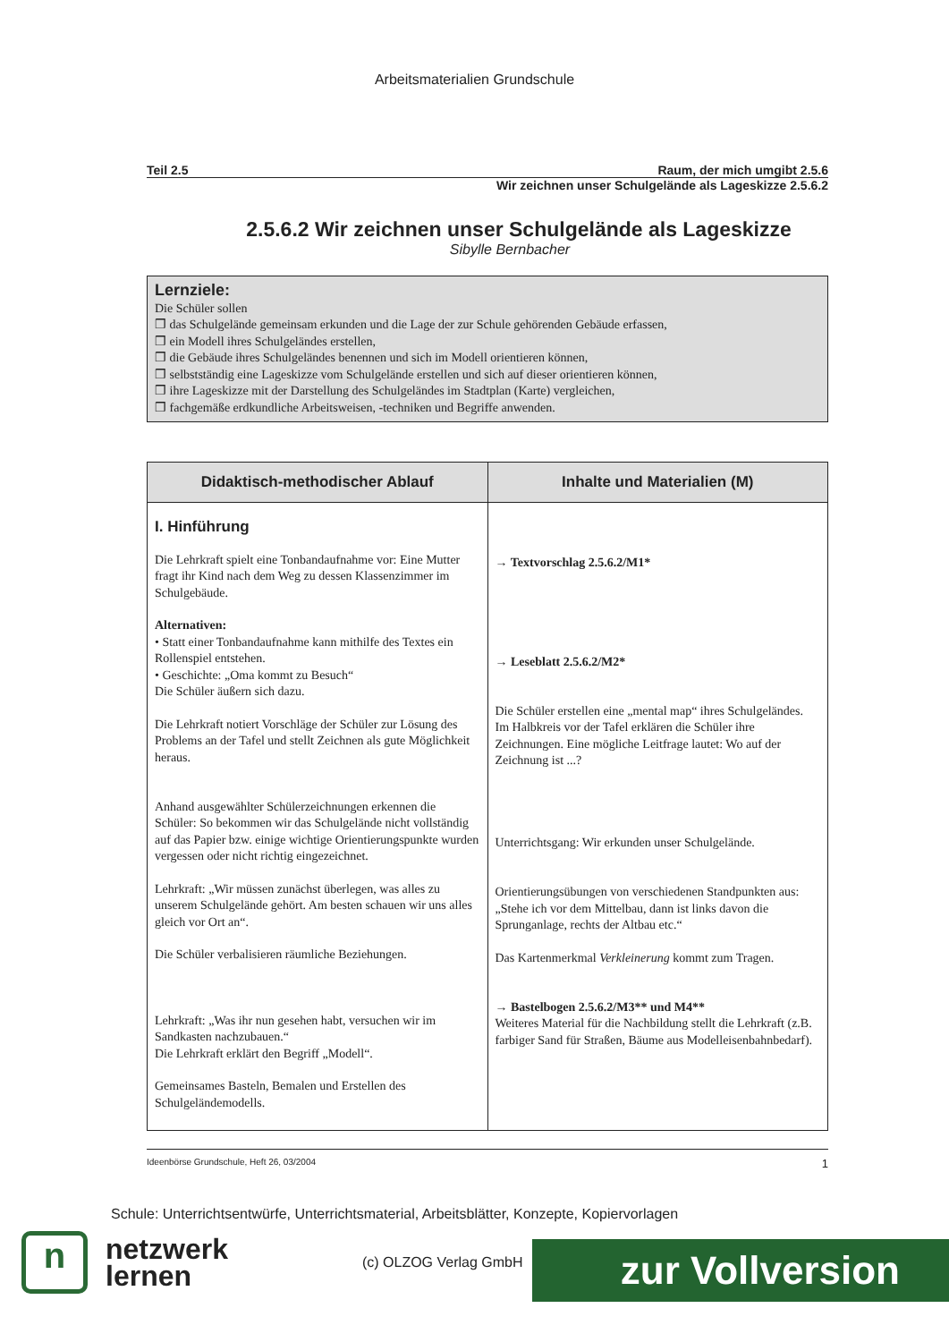Arbeitsmaterialien Grundschule
Teil 2.5 Raum, der mich umgibt 2.5.6
Wir zeichnen unser Schulgelände als Lageskizze 2.5.6.2
2.5.6.2 Wir zeichnen unser Schulgelände als Lageskizze
Sibylle Bernbacher
Lernziele:
Die Schüler sollen
❒ das Schulgelände gemeinsam erkunden und die Lage der zur Schule gehörenden Gebäude erfassen,
❒ ein Modell ihres Schulgeländes erstellen,
❒ die Gebäude ihres Schulgeländes benennen und sich im Modell orientieren können,
❒ selbstständig eine Lageskizze vom Schulgelände erstellen und sich auf dieser orientieren können,
❒ ihre Lageskizze mit der Darstellung des Schulgeländes im Stadtplan (Karte) vergleichen,
❒ fachgemäße erdkundliche Arbeitsweisen, -techniken und Begriffe anwenden.
| Didaktisch-methodischer Ablauf | Inhalte und Materialien (M) |
| --- | --- |
| I. Hinführung Die Lehrkraft spielt eine Tonbandaufnahme vor: Eine Mutter fragt ihr Kind nach dem Weg zu dessen Klassenzimmer im Schulgebäude. Alternativen: • Statt einer Tonbandaufnahme kann mithilfe des Textes ein Rollenspiel entstehen. • Geschichte: „Oma kommt zu Besuch“ Die Schüler äußern sich dazu. Die Lehrkraft notiert Vorschläge der Schüler zur Lösung des Problems an der Tafel und stellt Zeichnen als gute Möglichkeit heraus. Anhand ausgewählter Schülerzeichnungen erkennen die Schüler: So bekommen wir das Schulgelände nicht vollständig auf das Papier bzw. einige wichtige Orientierungspunkte wurden vergessen oder nicht richtig eingezeichnet. Lehrkraft: „Wir müssen zunächst überlegen, was alles zu unserem Schulgelände gehört. Am besten schauen wir uns alles gleich vor Ort an“. Die Schüler verbalisieren räumliche Beziehungen. Lehrkraft: „Was ihr nun gesehen habt, versuchen wir im Sandkasten nachzubauen.“ Die Lehrkraft erklärt den Begriff „Modell“. Gemeinsames Basteln, Bemalen und Erstellen des Schulgeländemodells. | → Textvorschlag 2.5.6.2/M1* → Leseblatt 2.5.6.2/M2* Die Schüler erstellen eine „mental map“ ihres Schulgeländes. Im Halbkreis vor der Tafel erklären die Schüler ihre Zeichnungen. Eine mögliche Leitfrage lautet: Wo auf der Zeichnung ist ...? Unterrichtsgang: Wir erkunden unser Schulgelände. Orientierungsübungen von verschiedenen Standpunkten aus: „Stehe ich vor dem Mittelbau, dann ist links davon die Sprunganlage, rechts der Altbau etc.“ Das Kartenmerkmal Verkleinerung kommt zum Tragen. → Bastelbogen 2.5.6.2/M3** und M4** Weiteres Material für die Nachbildung stellt die Lehrkraft (z.B. farbiger Sand für Straßen, Bäume aus Modelleisenbahnbedarf). |
Ideenbörse Grundschule, Heft 26, 03/2004 1
Schule: Unterrichtsentwürfe, Unterrichtsmaterial, Arbeitsblätter, Konzepte, Kopiervorlagen
n
netzwerk
lernen
(c) OLZOG Verlag GmbH
zur Vollversion